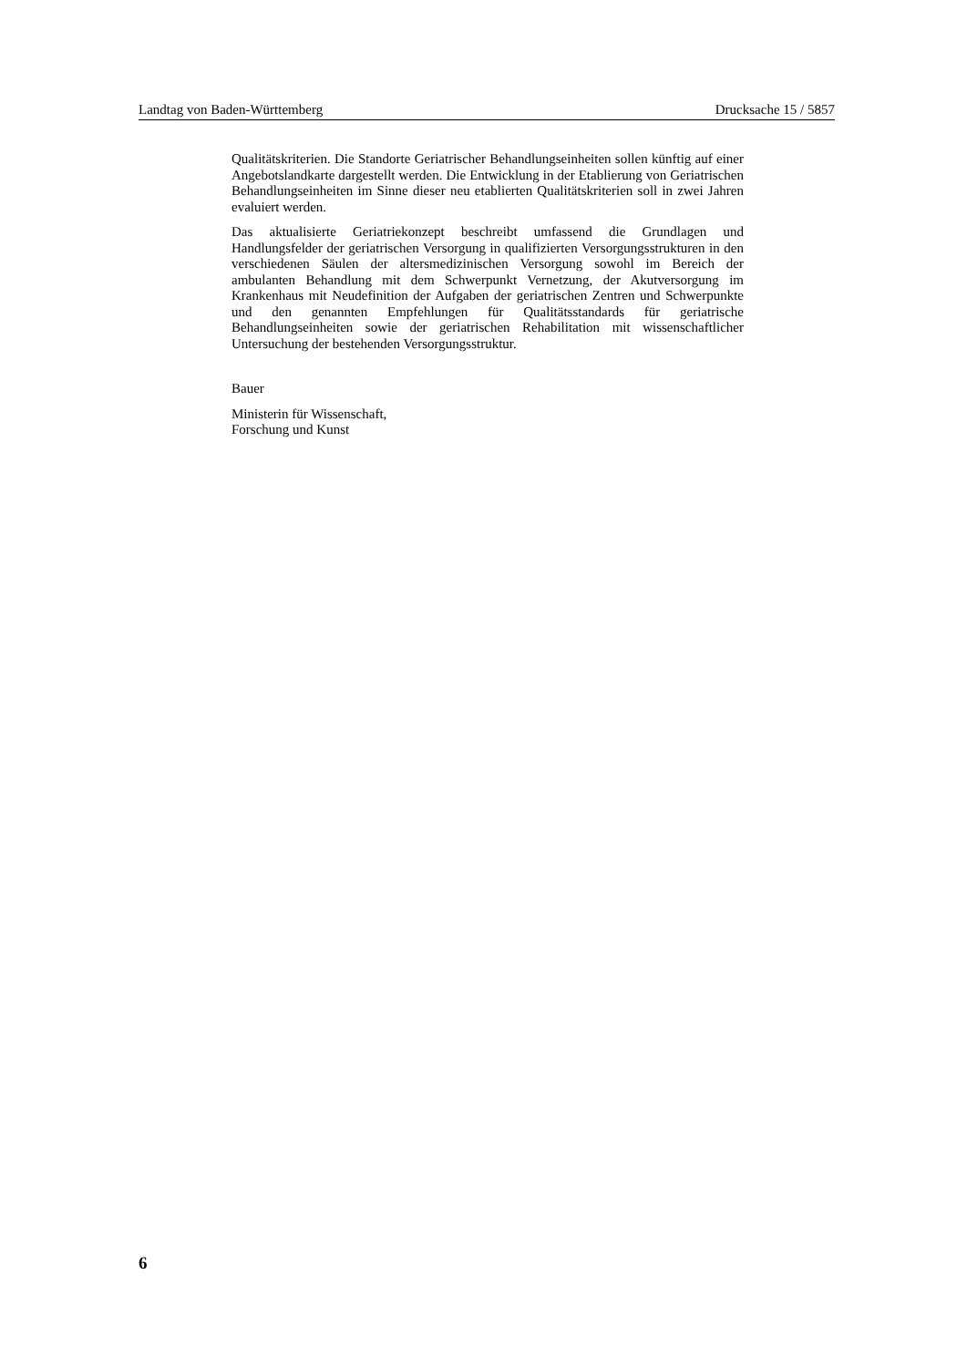Landtag von Baden-Württemberg Drucksache 15 / 5857
Qualitätskriterien. Die Standorte Geriatrischer Behandlungseinheiten sollen künftig auf einer Angebotslandkarte dargestellt werden. Die Entwicklung in der Etablierung von Geriatrischen Behandlungseinheiten im Sinne dieser neu etablierten Qualitätskriterien soll in zwei Jahren evaluiert werden.
Das aktualisierte Geriatriekonzept beschreibt umfassend die Grundlagen und Handlungsfelder der geriatrischen Versorgung in qualifizierten Versorgungsstrukturen in den verschiedenen Säulen der altersmedizinischen Versorgung sowohl im Bereich der ambulanten Behandlung mit dem Schwerpunkt Vernetzung, der Akutversorgung im Krankenhaus mit Neudefinition der Aufgaben der geriatrischen Zentren und Schwerpunkte und den genannten Empfehlungen für Qualitätsstandards für geriatrische Behandlungseinheiten sowie der geriatrischen Rehabilitation mit wissenschaftlicher Untersuchung der bestehenden Versorgungsstruktur.
Bauer
Ministerin für Wissenschaft,
Forschung und Kunst
6